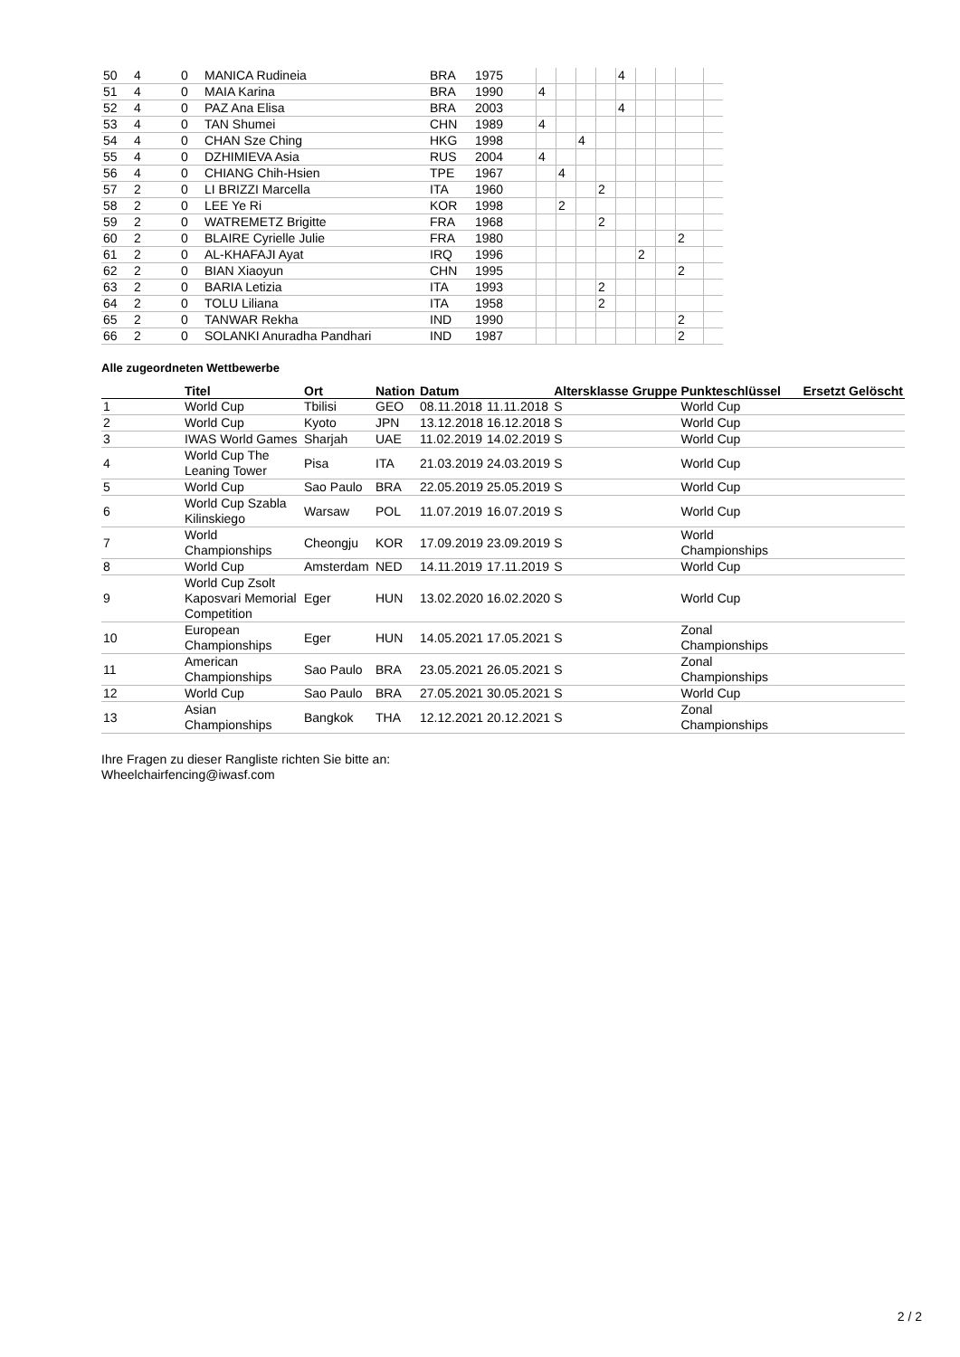| 50 | 4 | 0 | MANICA Rudineia | BRA | 1975 | | | | | 4 | | | | |
| 51 | 4 | 0 | MAIA Karina | BRA | 1990 | 4 | | | | | | | | |
| 52 | 4 | 0 | PAZ Ana Elisa | BRA | 2003 | | | | | 4 | | | | |
| 53 | 4 | 0 | TAN Shumei | CHN | 1989 | 4 | | | | | | | | |
| 54 | 4 | 0 | CHAN Sze Ching | HKG | 1998 | | | 4 | | | | | | |
| 55 | 4 | 0 | DZHIMIEVA Asia | RUS | 2004 | 4 | | | | | | | | |
| 56 | 4 | 0 | CHIANG Chih-Hsien | TPE | 1967 | | 4 | | | | | | | |
| 57 | 2 | 0 | LI BRIZZI Marcella | ITA | 1960 | | | | 2 | | | | | |
| 58 | 2 | 0 | LEE Ye Ri | KOR | 1998 | | 2 | | | | | | | |
| 59 | 2 | 0 | WATREMETZ Brigitte | FRA | 1968 | | | | 2 | | | | | |
| 60 | 2 | 0 | BLAIRE Cyrielle Julie | FRA | 1980 | | | | | | | | 2 | |
| 61 | 2 | 0 | AL-KHAFAJI Ayat | IRQ | 1996 | | | | | | 2 | | | |
| 62 | 2 | 0 | BIAN Xiaoyun | CHN | 1995 | | | | | | | | 2 | |
| 63 | 2 | 0 | BARIA Letizia | ITA | 1993 | | | | 2 | | | | | |
| 64 | 2 | 0 | TOLU Liliana | ITA | 1958 | | | | 2 | | | | | |
| 65 | 2 | 0 | TANWAR Rekha | IND | 1990 | | | | | | | | 2 | |
| 66 | 2 | 0 | SOLANKI Anuradha Pandhari | IND | 1987 | | | | | | | | 2 | |
Alle zugeordneten Wettbewerbe
| | Titel | Ort | Nation | Datum | | Altersklasse | Gruppe | Punkteschlüssel | Ersetzt | Gelöscht |
| --- | --- | --- | --- | --- | --- | --- | --- | --- | --- | --- |
| 1 | World Cup | Tbilisi | GEO | 08.11.2018 | 11.11.2018 | S | | World Cup | | |
| 2 | World Cup | Kyoto | JPN | 13.12.2018 | 16.12.2018 | S | | World Cup | | |
| 3 | IWAS World Games | Sharjah | UAE | 11.02.2019 | 14.02.2019 | S | | World Cup | | |
| 4 | World Cup The Leaning Tower | Pisa | ITA | 21.03.2019 | 24.03.2019 | S | | World Cup | | |
| 5 | World Cup | Sao Paulo | BRA | 22.05.2019 | 25.05.2019 | S | | World Cup | | |
| 6 | World Cup Szabla Kilinskiego | Warsaw | POL | 11.07.2019 | 16.07.2019 | S | | World Cup | | |
| 7 | World Championships | Cheongju | KOR | 17.09.2019 | 23.09.2019 | S | | World Championships | | |
| 8 | World Cup | Amsterdam | NED | 14.11.2019 | 17.11.2019 | S | | World Cup | | |
| 9 | World Cup Zsolt Kaposvari Memorial Competition | Eger | HUN | 13.02.2020 | 16.02.2020 | S | | World Cup | | |
| 10 | European Championships | Eger | HUN | 14.05.2021 | 17.05.2021 | S | | Zonal Championships | | |
| 11 | American Championships | Sao Paulo | BRA | 23.05.2021 | 26.05.2021 | S | | Zonal Championships | | |
| 12 | World Cup | Sao Paulo | BRA | 27.05.2021 | 30.05.2021 | S | | World Cup | | |
| 13 | Asian Championships | Bangkok | THA | 12.12.2021 | 20.12.2021 | S | | Zonal Championships | | |
Ihre Fragen zu dieser Rangliste richten Sie bitte an:
Wheelchairfencing@iwasf.com
2 / 2